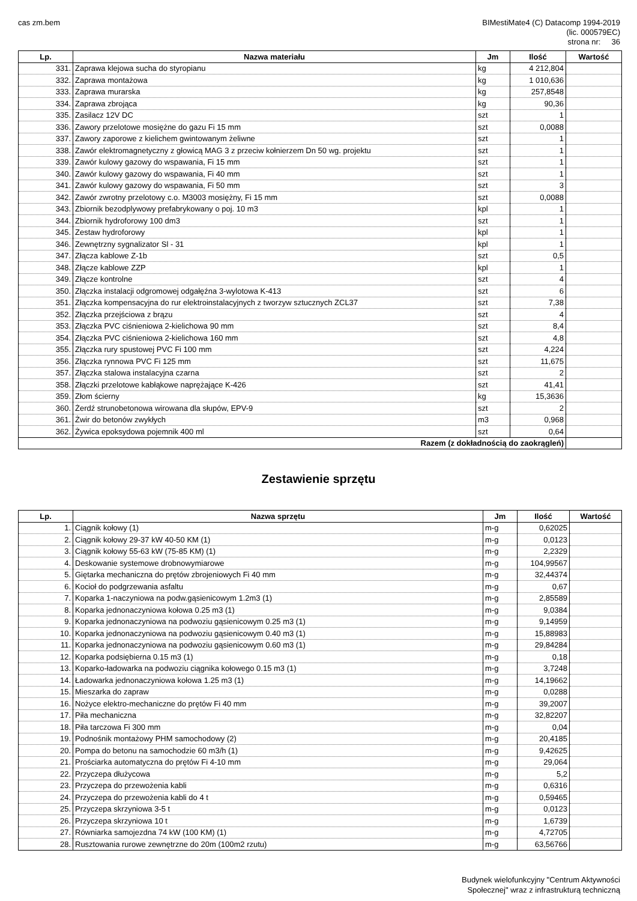cas zm.bem BIMestiMate4 (C) Datacomp 1994-2019
(lic. 000579EC)
strona nr: 36
| Lp. | Nazwa materiału | Jm | Ilość | Wartość |
| --- | --- | --- | --- | --- |
| 331. | Zaprawa klejowa sucha do styropianu | kg | 4 212,804 | |
| 332. | Zaprawa montażowa | kg | 1 010,636 | |
| 333. | Zaprawa murarska | kg | 257,8548 | |
| 334. | Zaprawa zbrojąca | kg | 90,36 | |
| 335. | Zasilacz 12V DC | szt | 1 | |
| 336. | Zawory przelotowe mosiężne do gazu Fi 15 mm | szt | 0,0088 | |
| 337. | Zawory zaporowe z kielichem gwintowanym żeliwne | szt | 1 | |
| 338. | Zawór elektromagnetyczny z głowicą MAG 3 z przeciw kołnierzem Dn 50 wg. projektu | szt | 1 | |
| 339. | Zawór kulowy gazowy do wspawania, Fi 15 mm | szt | 1 | |
| 340. | Zawór kulowy gazowy do wspawania, Fi 40 mm | szt | 1 | |
| 341. | Zawór kulowy gazowy do wspawania, Fi 50 mm | szt | 3 | |
| 342. | Zawór zwrotny przelotowy c.o. M3003 mosiężny, Fi 15 mm | szt | 0,0088 | |
| 343. | Zbiornik bezodplywowy prefabrykowany o poj. 10 m3 | kpl | 1 | |
| 344. | Zbiornik hydroforowy 100 dm3 | szt | 1 | |
| 345. | Zestaw hydroforowy | kpl | 1 | |
| 346. | Zewnętrzny sygnalizator Sl - 31 | kpl | 1 | |
| 347. | Złącza kablowe Z-1b | szt | 0,5 | |
| 348. | Złącze kablowe ZZP | kpl | 1 | |
| 349. | Złącze kontrolne | szt | 4 | |
| 350. | Złączka instalacji odgromowej odgałęźna 3-wylotowa K-413 | szt | 6 | |
| 351. | Złączka kompensacyjna do rur elektroinstalacyjnych z tworzyw sztucznych ZCL37 | szt | 7,38 | |
| 352. | Złączka przejściowa z brązu | szt | 4 | |
| 353. | Złączka PVC ciśnieniowa 2-kielichowa 90 mm | szt | 8,4 | |
| 354. | Złączka PVC ciśnieniowa 2-kielichowa 160 mm | szt | 4,8 | |
| 355. | Złączka rury spustowej PVC Fi 100 mm | szt | 4,224 | |
| 356. | Złączka rynnowa PVC Fi 125 mm | szt | 11,675 | |
| 357. | Złączka stalowa instalacyjna czarna | szt | 2 | |
| 358. | Złączki przelotowe kabłąkowe naprężające K-426 | szt | 41,41 | |
| 359. | Złom ścierny | kg | 15,3636 | |
| 360. | Żerdź strunobetonowa wirowana dla słupów, EPV-9 | szt | 2 | |
| 361. | Żwir do betonów zwykłych | m3 | 0,968 | |
| 362. | Żywica epoksydowa pojemnik 400 ml | szt | 0,64 | |
| Razem (z dokładnością do zaokrągleń) | | | | |
Zestawienie sprzętu
| Lp. | Nazwa sprzętu | Jm | Ilość | Wartość |
| --- | --- | --- | --- | --- |
| 1. | Ciągnik kołowy (1) | m-g | 0,62025 | |
| 2. | Ciągnik kołowy 29-37 kW 40-50 KM (1) | m-g | 0,0123 | |
| 3. | Ciągnik kołowy 55-63 kW (75-85 KM) (1) | m-g | 2,2329 | |
| 4. | Deskowanie systemowe drobnowymiarowe | m-g | 104,99567 | |
| 5. | Giętarka mechaniczna do prętów zbrojeniowych Fi 40 mm | m-g | 32,44374 | |
| 6. | Kocioł do podgrzewania asfaltu | m-g | 0,67 | |
| 7. | Koparka 1-naczyniowa na podw.gąsienicowym 1.2m3 (1) | m-g | 2,85589 | |
| 8. | Koparka jednonaczyniowa kołowa 0.25 m3 (1) | m-g | 9,0384 | |
| 9. | Koparka jednonaczyniowa na podwoziu gąsienicowym 0.25 m3 (1) | m-g | 9,14959 | |
| 10. | Koparka jednonaczyniowa na podwoziu gąsienicowym 0.40 m3 (1) | m-g | 15,88983 | |
| 11. | Koparka jednonaczyniowa na podwoziu gąsienicowym 0.60 m3 (1) | m-g | 29,84284 | |
| 12. | Koparka podsiębierna 0.15 m3 (1) | m-g | 0,18 | |
| 13. | Koparko-ładowarka na podwoziu ciągnika kołowego 0.15 m3 (1) | m-g | 3,7248 | |
| 14. | Ładowarka jednonaczyniowa kołowa 1.25 m3 (1) | m-g | 14,19662 | |
| 15. | Mieszarka do zapraw | m-g | 0,0288 | |
| 16. | Nożyce elektro-mechaniczne do prętów Fi 40 mm | m-g | 39,2007 | |
| 17. | Piła mechaniczna | m-g | 32,82207 | |
| 18. | Piła tarczowa Fi 300 mm | m-g | 0,04 | |
| 19. | Podnośnik montażowy PHM samochodowy (2) | m-g | 20,4185 | |
| 20. | Pompa do betonu na samochodzie 60 m3/h (1) | m-g | 9,42625 | |
| 21. | Prościarka automatyczna do prętów Fi 4-10 mm | m-g | 29,064 | |
| 22. | Przyczepa dłużycowa | m-g | 5,2 | |
| 23. | Przyczepa do przewożenia kabli | m-g | 0,6316 | |
| 24. | Przyczepa do przewożenia kabli do 4 t | m-g | 0,59465 | |
| 25. | Przyczepa skrzyniowa 3-5 t | m-g | 0,0123 | |
| 26. | Przyczepa skrzyniowa 10 t | m-g | 1,6739 | |
| 27. | Równiarka samojezdna 74 kW (100 KM) (1) | m-g | 4,72705 | |
| 28. | Rusztowania rurowe zewnętrzne do 20m (100m2 rzutu) | m-g | 63,56766 | |
Budynek wielofunkcyjny "Centrum Aktywności
Społecznej" wraz z infrastrukturą techniczną